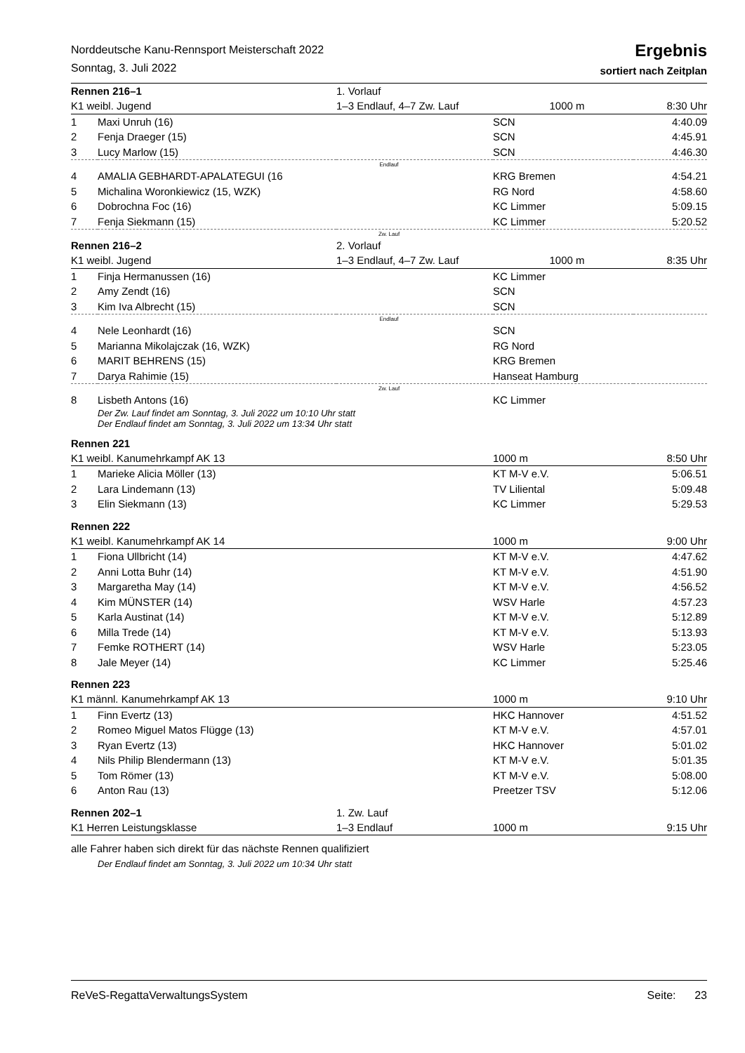Norddeutsche Kanu-Rennsport Meisterschaft 2022
Sonntag, 3. Juli 2022
Ergebnis
sortiert nach Zeitplan
| Rennen 216–1 | | 1. Vorlauf | | |
| K1 weibl. Jugend | | 1–3 Endlauf, 4–7 Zw. Lauf 1000 m | | 8:30 Uhr |
| 1 | Maxi Unruh (16) | | SCN | 4:40.09 |
| 2 | Fenja Draeger (15) | | SCN | 4:45.91 |
| 3 | Lucy Marlow (15) | | SCN | 4:46.30 |
| Endlauf | | | | |
| 4 | AMALIA GEBHARDT-APALATEGUI (16 | | KRG Bremen | 4:54.21 |
| 5 | Michalina Woronkiewicz (15, WZK) | | RG Nord | 4:58.60 |
| 6 | Dobrochna Foc (16) | | KC Limmer | 5:09.15 |
| 7 | Fenja Siekmann (15) | | KC Limmer | 5:20.52 |
| Zw. Lauf | | | | |
| Rennen 216–2 | | 2. Vorlauf | | |
| K1 weibl. Jugend | | 1–3 Endlauf, 4–7 Zw. Lauf 1000 m | | 8:35 Uhr |
| 1 | Finja Hermanussen (16) | | KC Limmer | |
| 2 | Amy Zendt (16) | | SCN | |
| 3 | Kim Iva Albrecht (15) | | SCN | |
| Endlauf | | | | |
| 4 | Nele Leonhardt (16) | | SCN | |
| 5 | Marianna Mikolajczak (16, WZK) | | RG Nord | |
| 6 | MARIT BEHRENS (15) | | KRG Bremen | |
| 7 | Darya Rahimie (15) | | Hanseat Hamburg | |
| Zw. Lauf | | | | |
| 8 | Lisbeth Antons (16) | | KC Limmer | |
| Der Zw. Lauf findet am Sonntag, 3. Juli 2022 um 10:10 Uhr statt Der Endlauf findet am Sonntag, 3. Juli 2022 um 13:34 Uhr statt | | | | |
| Rennen 221 | | | | |
| K1 weibl. Kanumehrkampf AK 13 | | | 1000 m | 8:50 Uhr |
| 1 | Marieke Alicia Möller (13) | | KT M-V e.V. | 5:06.51 |
| 2 | Lara Lindemann (13) | | TV Liliental | 5:09.48 |
| 3 | Elin Siekmann (13) | | KC Limmer | 5:29.53 |
| Rennen 222 | | | | |
| K1 weibl. Kanumehrkampf AK 14 | | | 1000 m | 9:00 Uhr |
| 1 | Fiona Ullbricht (14) | | KT M-V e.V. | 4:47.62 |
| 2 | Anni Lotta Buhr (14) | | KT M-V e.V. | 4:51.90 |
| 3 | Margaretha May (14) | | KT M-V e.V. | 4:56.52 |
| 4 | Kim MÜNSTER (14) | | WSV Harle | 4:57.23 |
| 5 | Karla Austinat (14) | | KT M-V e.V. | 5:12.89 |
| 6 | Milla Trede (14) | | KT M-V e.V. | 5:13.93 |
| 7 | Femke ROTHERT (14) | | WSV Harle | 5:23.05 |
| 8 | Jale Meyer (14) | | KC Limmer | 5:25.46 |
| Rennen 223 | | | | |
| K1 männl. Kanumehrkampf AK 13 | | | 1000 m | 9:10 Uhr |
| 1 | Finn Evertz (13) | | HKC Hannover | 4:51.52 |
| 2 | Romeo Miguel Matos Flügge (13) | | KT M-V e.V. | 4:57.01 |
| 3 | Ryan Evertz (13) | | HKC Hannover | 5:01.02 |
| 4 | Nils Philip Blendermann (13) | | KT M-V e.V. | 5:01.35 |
| 5 | Tom Römer (13) | | KT M-V e.V. | 5:08.00 |
| 6 | Anton Rau (13) | | Preetzer TSV | 5:12.06 |
| Rennen 202–1 | | 1. Zw. Lauf | | |
| K1 Herren Leistungsklasse | | 1–3 Endlauf | 1000 m | 9:15 Uhr |
| alle Fahrer haben sich direkt für das nächste Rennen qualifiziert | | | | |
| Der Endlauf findet am Sonntag, 3. Juli 2022 um 10:34 Uhr statt | | | | |
ReVeS-RegattaVerwaltungsSystem Seite: 23